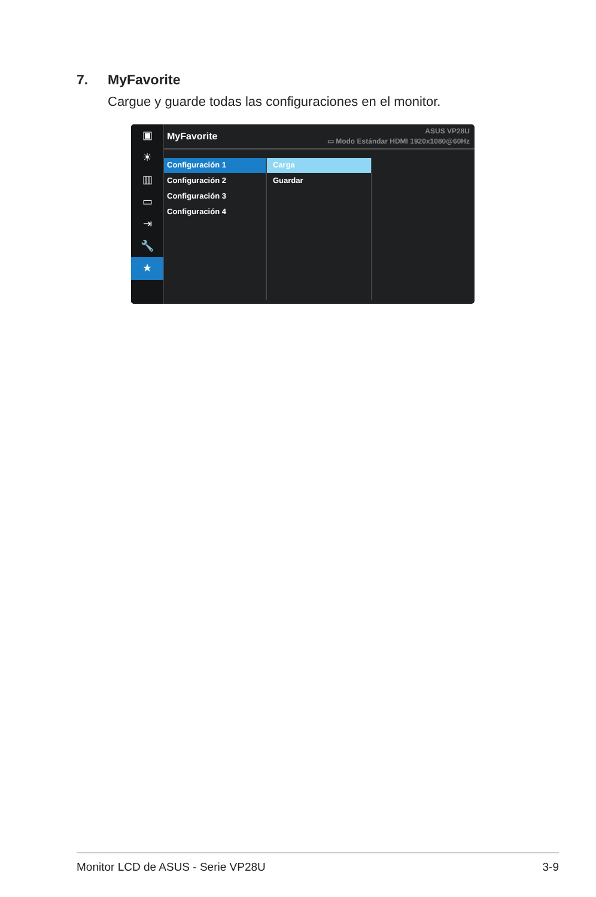7. MyFavorite
Cargue y guarde todas las configuraciones en el monitor.
▣
☀
▥
▭
⇥
🔧
★
MyFavorite
ASUS VP28U
▭ Modo Estándar HDMI 1920x1080@60Hz
Configuración 1
Configuración 2
Configuración 3
Configuración 4
Carga
Guardar
Monitor LCD de ASUS - Serie VP28U 3-9